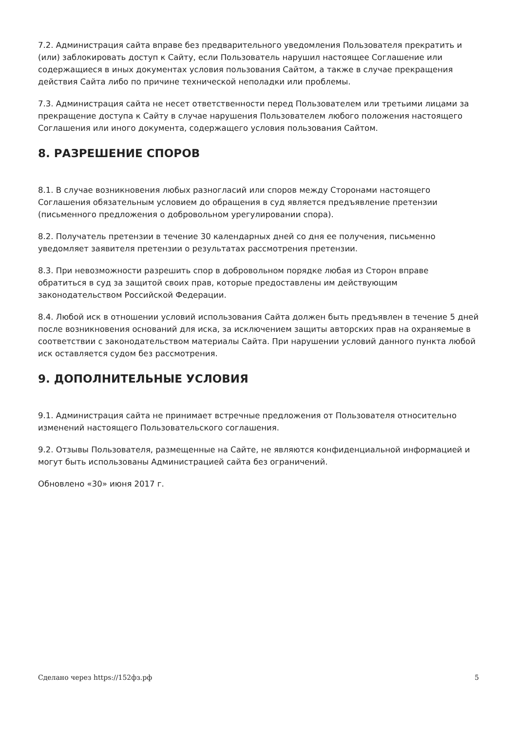7.2. Администрация сайта вправе без предварительного уведомления Пользователя прекратить и (или) заблокировать доступ к Сайту, если Пользователь нарушил настоящее Соглашение или содержащиеся в иных документах условия пользования Сайтом, а также в случае прекращения действия Сайта либо по причине технической неполадки или проблемы.
7.3. Администрация сайта не несет ответственности перед Пользователем или третьими лицами за прекращение доступа к Сайту в случае нарушения Пользователем любого положения настоящего Соглашения или иного документа, содержащего условия пользования Сайтом.
8. РАЗРЕШЕНИЕ СПОРОВ
8.1. В случае возникновения любых разногласий или споров между Сторонами настоящего Соглашения обязательным условием до обращения в суд является предъявление претензии (письменного предложения о добровольном урегулировании спора).
8.2. Получатель претензии в течение 30 календарных дней со дня ее получения, письменно уведомляет заявителя претензии о результатах рассмотрения претензии.
8.3. При невозможности разрешить спор в добровольном порядке любая из Сторон вправе обратиться в суд за защитой своих прав, которые предоставлены им действующим законодательством Российской Федерации.
8.4. Любой иск в отношении условий использования Сайта должен быть предъявлен в течение 5 дней после возникновения оснований для иска, за исключением защиты авторских прав на охраняемые в соответствии с законодательством материалы Сайта. При нарушении условий данного пункта любой иск оставляется судом без рассмотрения.
9. ДОПОЛНИТЕЛЬНЫЕ УСЛОВИЯ
9.1. Администрация сайта не принимает встречные предложения от Пользователя относительно изменений настоящего Пользовательского соглашения.
9.2. Отзывы Пользователя, размещенные на Сайте, не являются конфиденциальной информацией и могут быть использованы Администрацией сайта без ограничений.
Обновлено «30» июня 2017 г.
Сделано через https://152фз.рф 5